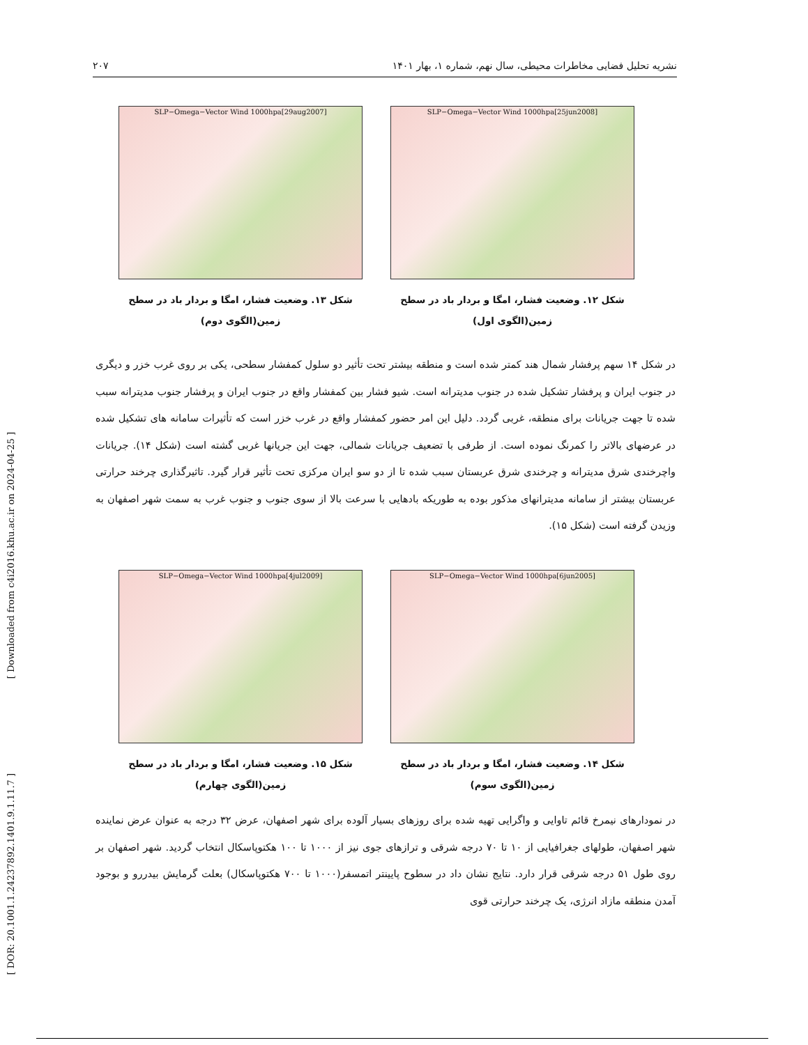نشریه تحلیل فضایی مخاطرات محیطی، سال نهم، شماره ۱، بهار ۱۴۰۱ ۲۰۷
[ Downloaded from c4i2016.khu.ac.ir on 2024-04-25 ]
[ DOR: 20.1001.1.24237892.1401.9.1.11.7 ]
SLP−Omega−Vector Wind 1000hpa[25jun2008]
شکل ۱۲. وضعیت فشار، امگا و بردار باد در سطح
زمین(الگوی اول)
SLP−Omega−Vector Wind 1000hpa[29aug2007]
شکل ۱۳. وضعیت فشار، امگا و بردار باد در سطح
زمین(الگوی دوم)
در شکل ۱۴ سهم پرفشار شمال هند کمتر شده است و منطقه بیشتر تحت تأثیر دو سلول کمفشار سطحی، یکی بر روی غرب خزر و دیگری در جنوب ایران و پرفشار تشکیل شده در جنوب مدیترانه است. شیو فشار بین کمفشار واقع در جنوب ایران و پرفشار جنوب مدیترانه سبب شده تا جهت جریانات برای منطقه، غربی گردد. دلیل این امر حضور کمفشار واقع در غرب خزر است که تأثیرات سامانه های تشکیل شده در عرضهای بالاتر را کمرنگ نموده است. از طرفی با تضعیف جریانات شمالی، جهت این جریانها غربی گشته است (شکل ۱۴). جریانات واچرخندی شرق مدیترانه و چرخندی شرق عربستان سبب شده تا از دو سو ایران مرکزی تحت تأثیر قرار گیرد. تاثیرگذاری چرخند حرارتی عربستان بیشتر از سامانه مدیترانهای مذکور بوده به طوریکه بادهایی با سرعت بالا از سوی جنوب و جنوب غرب به سمت شهر اصفهان به وزیدن گرفته است (شکل ۱۵).
SLP−Omega−Vector Wind 1000hpa[6jun2005]
شکل ۱۴. وضعیت فشار، امگا و بردار باد در سطح
زمین(الگوی سوم)
SLP−Omega−Vector Wind 1000hpa[4jul2009]
شکل ۱۵. وضعیت فشار، امگا و بردار باد در سطح
زمین(الگوی چهارم)
در نمودارهای نیمرخ قائم تاوایی و واگرایی تهیه شده برای روزهای بسیار آلوده برای شهر اصفهان، عرض ۳۲ درجه به عنوان عرض نماینده شهر اصفهان، طولهای جغرافیایی از ۱۰ تا ۷۰ درجه شرقی و ترازهای جوی نیز از ۱۰۰۰ تا ۱۰۰ هکتوپاسکال انتخاب گردید. شهر اصفهان بر روی طول ۵۱ درجه شرقی قرار دارد. نتایج نشان داد در سطوح پایینتر اتمسفر(۱۰۰۰ تا ۷۰۰ هکتوپاسکال) بعلت گرمایش بیدررو و بوجود آمدن منطقه مازاد انرژی، یک چرخند حرارتی قوی